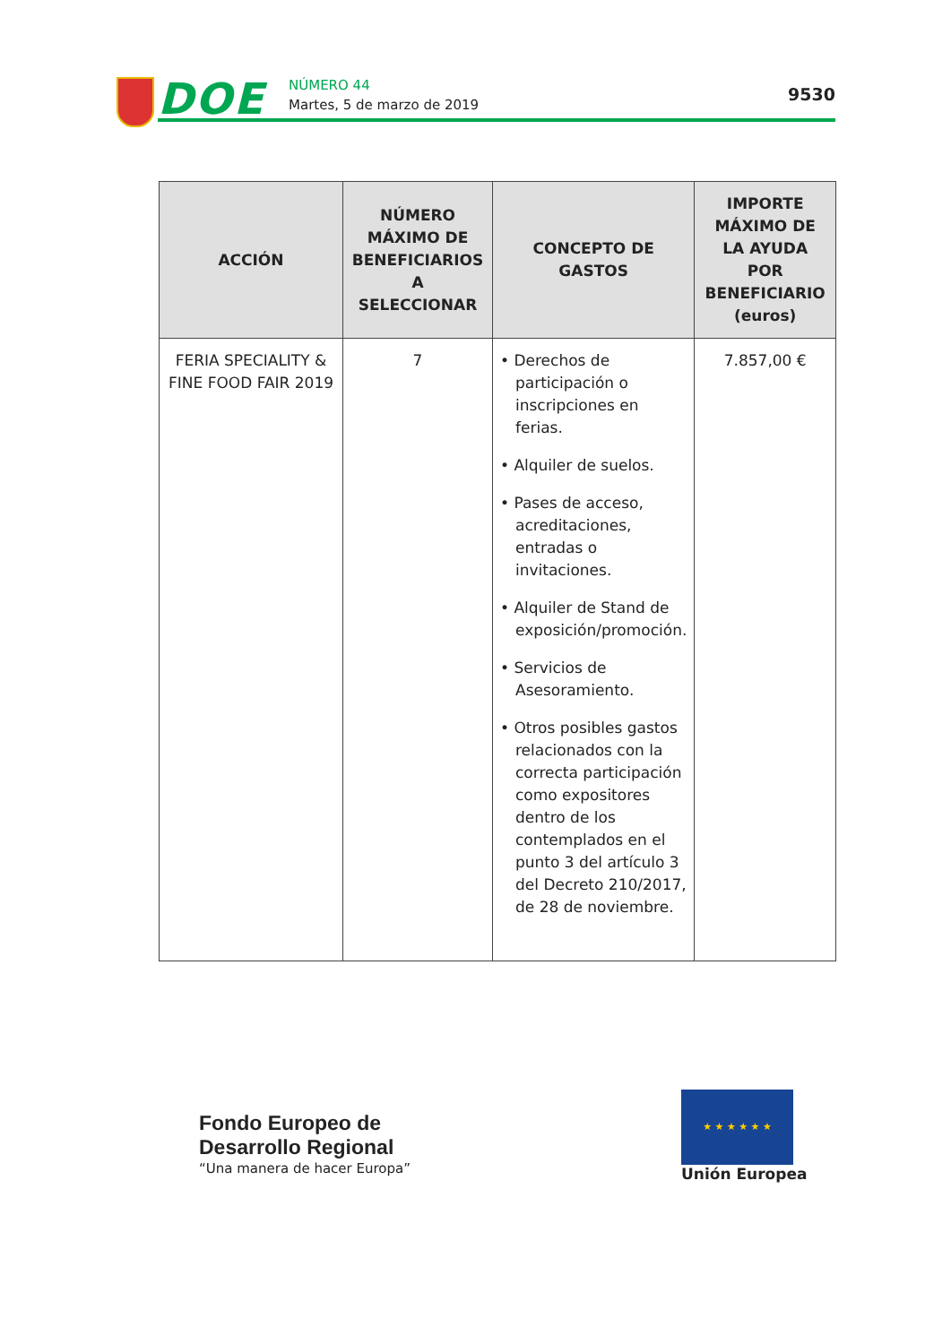DOE NÚMERO 44
Martes, 5 de marzo de 2019
9530
| ACCIÓN | NÚMERO MÁXIMO DE BENEFICIARIOS A SELECCIONAR | CONCEPTO DE GASTOS | IMPORTE MÁXIMO DE LA AYUDA POR BENEFICIARIO (euros) |
| --- | --- | --- | --- |
| FERIA SPECIALITY & FINE FOOD FAIR 2019 | 7 | • Derechos de participación o inscripciones en ferias. • Alquiler de suelos. • Pases de acceso, acreditaciones, entradas o invitaciones. • Alquiler de Stand de exposición/promoción. • Servicios de Asesoramiento. • Otros posibles gastos relacionados con la correcta participación como expositores dentro de los contemplados en el punto 3 del artículo 3 del Decreto 210/2017, de 28 de noviembre. | 7.857,00 € |
Fondo Europeo de
Desarrollo Regional
“Una manera de hacer Europa”
★ ★ ★ ★ ★ ★
Unión Europea